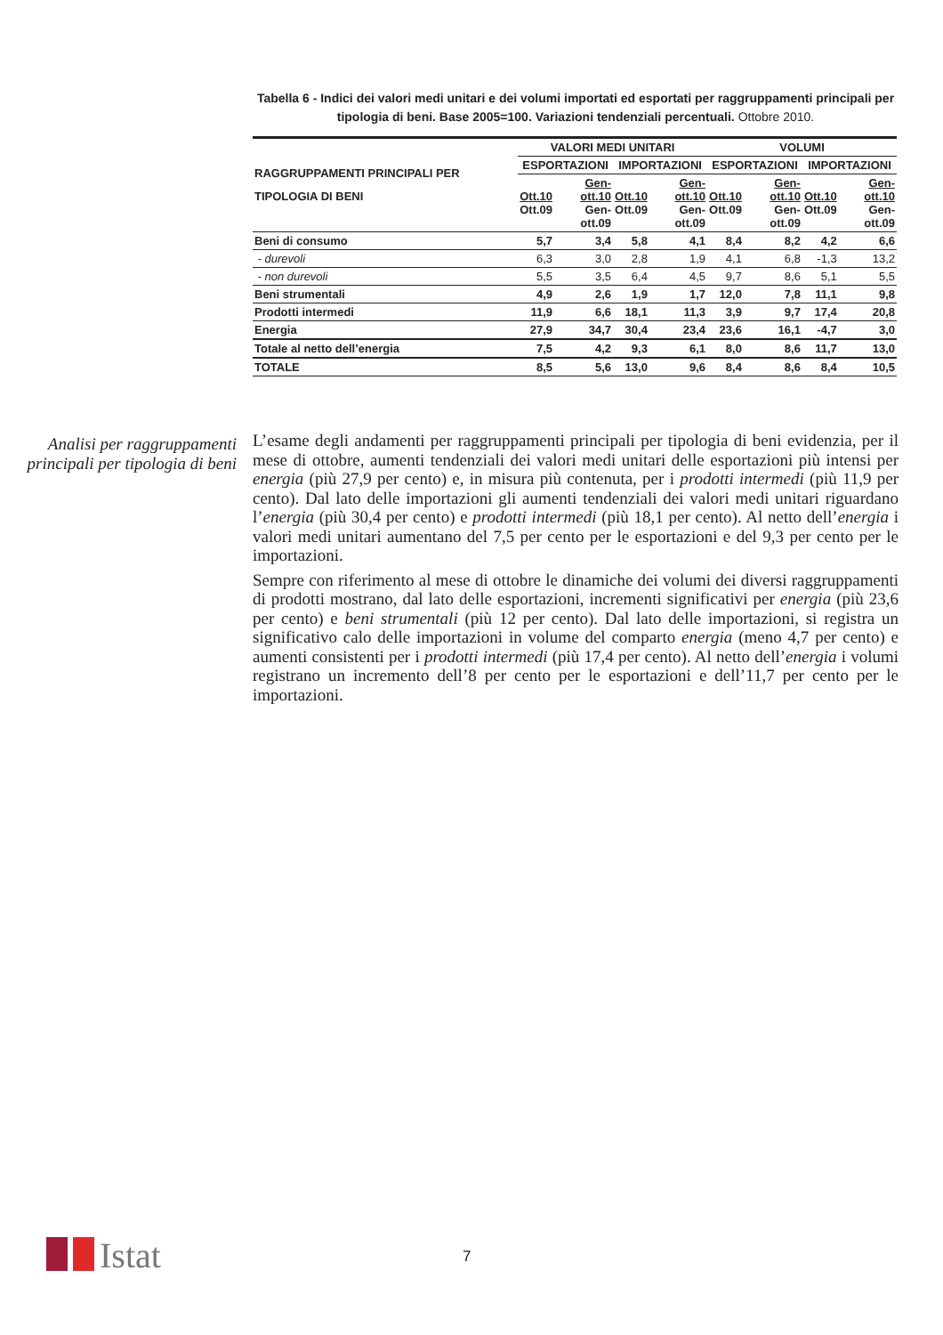Tabella 6 - Indici dei valori medi unitari e dei volumi importati ed esportati per raggruppamenti principali per tipologia di beni. Base 2005=100. Variazioni tendenziali percentuali. Ottobre 2010.
| RAGGRUPPAMENTI PRINCIPALI PER TIPOLOGIA DI BENI | VALORI MEDI UNITARI | | | | VOLUMI | | | |
| --- | --- | --- | --- | --- | --- | --- | --- | --- |
| | ESPORTAZIONI | | IMPORTAZIONI | | ESPORTAZIONI | | IMPORTAZIONI | |
| | Ott.10 Ott.09 | Gen-ott.10 Gen-ott.09 | Ott.10 Ott.09 | Gen-ott.10 Gen-ott.09 | Ott.10 Ott.09 | Gen-ott.10 Gen-ott.09 | Ott.10 Ott.09 | Gen-ott.10 Gen-ott.09 |
| Beni di consumo | 5,7 | 3,4 | 5,8 | 4,1 | 8,4 | 8,2 | 4,2 | 6,6 |
| - durevoli | 6,3 | 3,0 | 2,8 | 1,9 | 4,1 | 6,8 | -1,3 | 13,2 |
| - non durevoli | 5,5 | 3,5 | 6,4 | 4,5 | 9,7 | 8,6 | 5,1 | 5,5 |
| Beni strumentali | 4,9 | 2,6 | 1,9 | 1,7 | 12,0 | 7,8 | 11,1 | 9,8 |
| Prodotti intermedi | 11,9 | 6,6 | 18,1 | 11,3 | 3,9 | 9,7 | 17,4 | 20,8 |
| Energia | 27,9 | 34,7 | 30,4 | 23,4 | 23,6 | 16,1 | -4,7 | 3,0 |
| Totale al netto dell’energia | 7,5 | 4,2 | 9,3 | 6,1 | 8,0 | 8,6 | 11,7 | 13,0 |
| TOTALE | 8,5 | 5,6 | 13,0 | 9,6 | 8,4 | 8,6 | 8,4 | 10,5 |
Analisi per raggruppamenti principali per tipologia di beni
L’esame degli andamenti per raggruppamenti principali per tipologia di beni evidenzia, per il mese di ottobre, aumenti tendenziali dei valori medi unitari delle esportazioni più intensi per energia (più 27,9 per cento) e, in misura più contenuta, per i prodotti intermedi (più 11,9 per cento). Dal lato delle importazioni gli aumenti tendenziali dei valori medi unitari riguardano l’energia (più 30,4 per cento) e prodotti intermedi (più 18,1 per cento). Al netto dell’energia i valori medi unitari aumentano del 7,5 per cento per le esportazioni e del 9,3 per cento per le importazioni.
Sempre con riferimento al mese di ottobre le dinamiche dei volumi dei diversi raggruppamenti di prodotti mostrano, dal lato delle esportazioni, incrementi significativi per energia (più 23,6 per cento) e beni strumentali (più 12 per cento). Dal lato delle importazioni, si registra un significativo calo delle importazioni in volume del comparto energia (meno 4,7 per cento) e aumenti consistenti per i prodotti intermedi (più 17,4 per cento). Al netto dell’energia i volumi registrano un incremento dell’8 per cento per le esportazioni e dell’11,7 per cento per le importazioni.
Istat 7